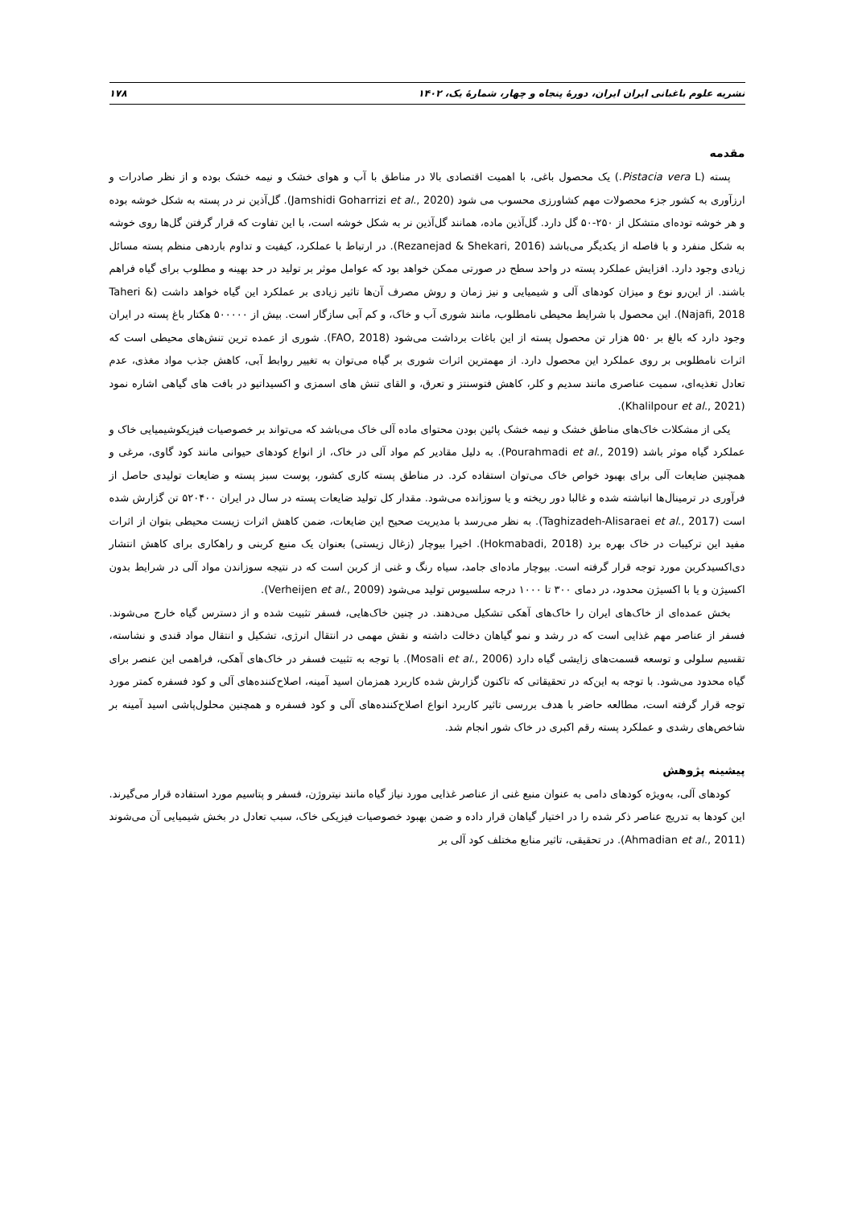نشریه علوم باغبانی ایران ایران، دورۀ پنجاه و چهار، شمارۀ یک، ۱۴۰۲ ۱۷۸
مقدمه
پسته (Pistacia vera L.) یک محصول باغی، با اهمیت اقتصادی بالا در مناطق با آب و هوای خشک و نیمه خشک بوده و از نظر صادرات و ارزآوری به کشور جزء محصولات مهم کشاورزی محسوب می شود (Jamshidi Goharrizi et al., 2020). گل‌آذین نر در پسته به شکل خوشه بوده و هر خوشه توده‌ای متشکل از ۲۵۰-۵۰ گل دارد. گل‌آذین ماده، همانند گل‌آذین نر به شکل خوشه است، با این تفاوت که قرار گرفتن گل‌ها روی خوشه به شکل منفرد و با فاصله از یکدیگر می‌باشد (Rezanejad & Shekari, 2016). در ارتباط با عملکرد، کیفیت و تداوم باردهی منظم پسته مسائل زیادی وجود دارد. افزایش عملکرد پسته در واحد سطح در صورتی ممکن خواهد بود که عوامل موثر بر تولید در حد بهینه و مطلوب برای گیاه فراهم باشند. از این‌رو نوع و میزان کودهای آلی و شیمیایی و نیز زمان و روش مصرف آن‌ها تاثیر زیادی بر عملکرد این گیاه خواهد داشت (Taheri & Najafi, 2018). این محصول با شرایط محیطی نامطلوب، مانند شوری آب و خاک، و کم آبی سازگار است. بیش از ۵۰۰۰۰۰ هکتار باغ پسته در ایران وجود دارد که بالغ بر ۵۵۰ هزار تن محصول پسته از این باغات برداشت می‌شود (FAO, 2018). شوری از عمده ترین تنش‌های محیطی است که اثرات نامطلوبی بر روی عملکرد این محصول دارد. از مهمترین اثرات شوری بر گیاه می‌توان به تغییر روابط آبی، کاهش جذب مواد مغذی، عدم تعادل تغذیه‌ای، سمیت عناصری مانند سدیم و کلر، کاهش فتوسنتز و تعرق، و القای تنش های اسمزی و اکسیداتیو در بافت های گیاهی اشاره نمود (Khalilpour et al., 2021).
یکی از مشکلات خاک‌های مناطق خشک و نیمه خشک پائین بودن محتوای ماده آلی خاک می‌باشد که می‌تواند بر خصوصیات فیزیکوشیمیایی خاک و عملکرد گیاه موثر باشد (Pourahmadi et al., 2019). به دلیل مقادیر کم مواد آلی در خاک، از انواع کودهای حیوانی مانند کود گاوی، مرغی و همچنین ضایعات آلی برای بهبود خواص خاک می‌توان استفاده کرد. در مناطق پسته کاری کشور، پوست سبز پسته و ضایعات تولیدی حاصل از فرآوری در ترمینال‌ها انباشته شده و غالبا دور ریخته و یا سوزانده می‌شود. مقدار کل تولید ضایعات پسته در سال در ایران ۵۲۰۴۰۰ تن گزارش شده است (Taghizadeh-Alisaraei et al., 2017). به نظر می‌رسد با مدیریت صحیح این ضایعات، ضمن کاهش اثرات زیست محیطی بتوان از اثرات مفید این ترکیبات در خاک بهره برد (Hokmabadi, 2018). اخیرا بیوچار (زغال زیستی) بعنوان یک منبع کربنی و راهکاری برای کاهش انتشار دی‌اکسیدکربن مورد توجه قرار گرفته است. بیوچار ماده‌ای جامد، سیاه رنگ و غنی از کربن است که در نتیجه سوزاندن مواد آلی در شرایط بدون اکسیژن و یا با اکسیژن محدود، در دمای ۳۰۰ تا ۱۰۰۰ درجه سلسیوس تولید می‌شود (Verheijen et al., 2009).
بخش عمده‌ای از خاک‌های ایران را خاک‌های آهکی تشکیل می‌دهند. در چنین خاک‌هایی، فسفر تثبیت شده و از دسترس گیاه خارج می‌شوند. فسفر از عناصر مهم غذایی است که در رشد و نمو گیاهان دخالت داشته و نقش مهمی در انتقال انرژی، تشکیل و انتقال مواد قندی و نشاسته، تقسیم سلولی و توسعه قسمت‌های زایشی گیاه دارد (Mosali et al., 2006). با توجه به تثبیت فسفر در خاک‌های آهکی، فراهمی این عنصر برای گیاه محدود می‌شود. با توجه به این‌که در تحقیقاتی که تاکنون گزارش شده کاربرد همزمان اسید آمینه، اصلاح‌کننده‌های آلی و کود فسفره کمتر مورد توجه قرار گرفته است، مطالعه حاضر با هدف بررسی تاثیر کاربرد انواع اصلاح‌کننده‌های آلی و کود فسفره و همچنین محلول‌پاشی اسید آمینه بر شاخص‌های رشدی و عملکرد پسته رقم اکبری در خاک شور انجام شد.
پیشینه پژوهش
کودهای آلی، به‌ویژه کودهای دامی به عنوان منبع غنی از عناصر غذایی مورد نیاز گیاه مانند نیتروژن، فسفر و پتاسیم مورد استفاده قرار می‌گیرند. این کودها به تدریج عناصر ذکر شده را در اختیار گیاهان قرار داده و ضمن بهبود خصوصیات فیزیکی خاک، سبب تعادل در بخش شیمیایی آن می‌شوند (Ahmadian et al., 2011). در تحقیقی، تاثیر منابع مختلف کود آلی بر